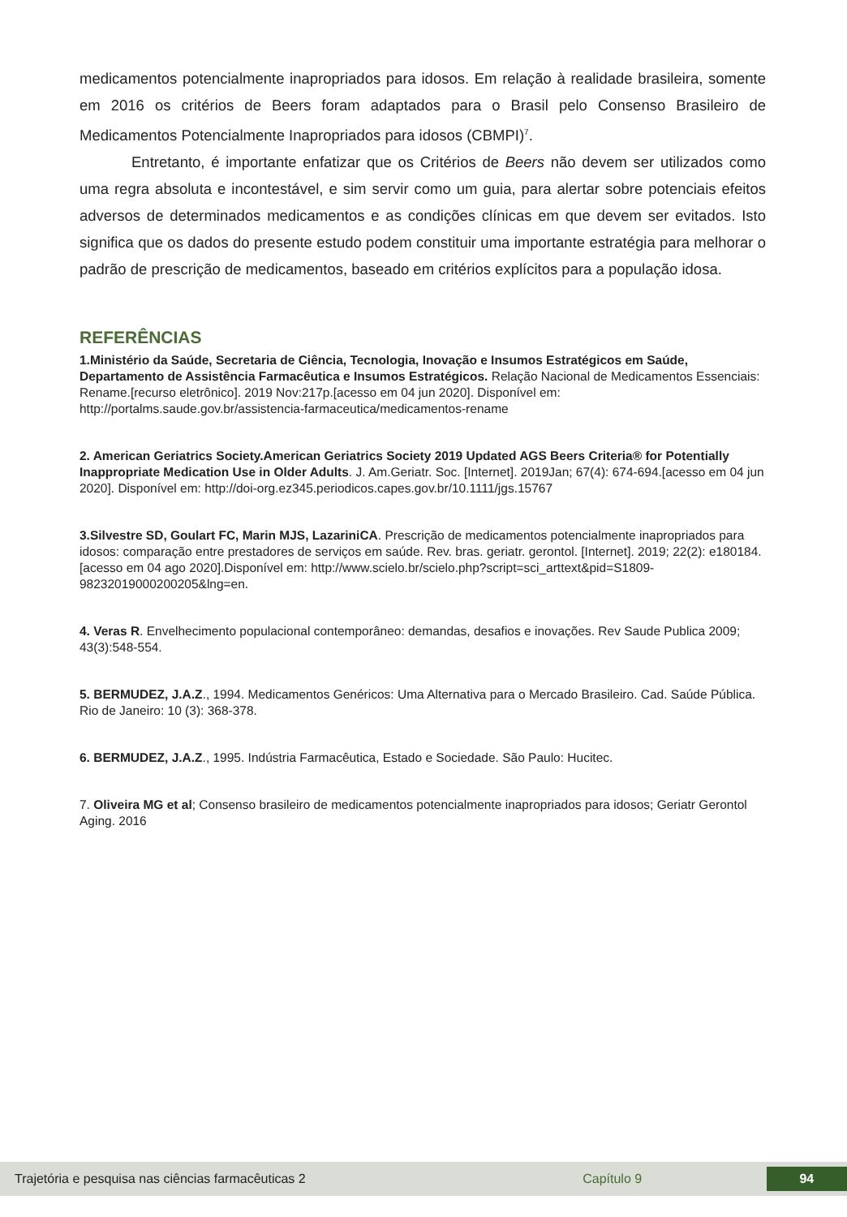medicamentos potencialmente inapropriados para idosos. Em relação à realidade brasileira, somente em 2016 os critérios de Beers foram adaptados para o Brasil pelo Consenso Brasileiro de Medicamentos Potencialmente Inapropriados para idosos (CBMPI)<sup>7</sup>.
Entretanto, é importante enfatizar que os Critérios de Beers não devem ser utilizados como uma regra absoluta e incontestável, e sim servir como um guia, para alertar sobre potenciais efeitos adversos de determinados medicamentos e as condições clínicas em que devem ser evitados. Isto significa que os dados do presente estudo podem constituir uma importante estratégia para melhorar o padrão de prescrição de medicamentos, baseado em critérios explícitos para a população idosa.
REFERÊNCIAS
1.Ministério da Saúde, Secretaria de Ciência, Tecnologia, Inovação e Insumos Estratégicos em Saúde, Departamento de Assistência Farmacêutica e Insumos Estratégicos. Relação Nacional de Medicamentos Essenciais: Rename.[recurso eletrônico]. 2019 Nov:217p.[acesso em 04 jun 2020]. Disponível em: http://portalms.saude.gov.br/assistencia-farmaceutica/medicamentos-rename
2. American Geriatrics Society.American Geriatrics Society 2019 Updated AGS Beers Criteria® for Potentially Inappropriate Medication Use in Older Adults. J. Am.Geriatr. Soc. [Internet]. 2019Jan; 67(4): 674-694.[acesso em 04 jun 2020]. Disponível em: http://doi-org.ez345.periodicos.capes.gov.br/10.1111/jgs.15767
3.Silvestre SD, Goulart FC, Marin MJS, LazariniCA. Prescrição de medicamentos potencialmente inapropriados para idosos: comparação entre prestadores de serviços em saúde. Rev. bras. geriatr. gerontol. [Internet]. 2019; 22(2): e180184. [acesso em 04 ago 2020].Disponível em: http://www.scielo.br/scielo.php?script=sci_arttext&pid=S1809-98232019000200205&lng=en.
4. Veras R. Envelhecimento populacional contemporâneo: demandas, desafios e inovações. Rev Saude Publica 2009; 43(3):548-554.
5. BERMUDEZ, J.A.Z., 1994. Medicamentos Genéricos: Uma Alternativa para o Mercado Brasileiro. Cad. Saúde Pública. Rio de Janeiro: 10 (3): 368-378.
6. BERMUDEZ, J.A.Z., 1995. Indústria Farmacêutica, Estado e Sociedade. São Paulo: Hucitec.
7. Oliveira MG et al; Consenso brasileiro de medicamentos potencialmente inapropriados para idosos; Geriatr Gerontol Aging. 2016
Trajetória e pesquisa nas ciências farmacêuticas 2 Capítulo 9 94